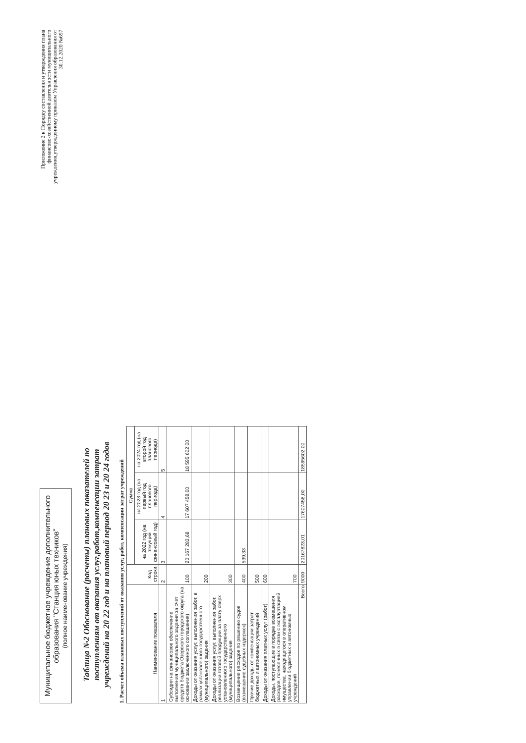Муниципальное бюджетное учреждение дополнительного образования "Станция юных техников"
(полное наименование учреждения)
Приложение 2 к Порядку составления и утверждения плана финансово-хозяйственной деятельности муниципального учреждения,утвержденному приказом Управления образования от 30.12.2020 №697
Таблица №2 Обоснование (расчеты) плановых показателей по поступлениям от оказания услуг,работ,компенсации затрат учреждений на 20 22 год и на плановый период 20 23 и 20 24 годов
1. Расчет объема плановых поступлений от оказания услуг, работ, компенсации затрат учреждений
| Наименование показателя | Код строки | Сумма | | |
| --- | --- | --- | --- | --- |
| | | на 2022 год (на текущий финансовый год) | на 2023 год (на первый год планового периода) | на 2024 год (на второй год планового периода) |
| 1 | 2 | 3 | 4 | 5 |
| Субсидии на финансовое обеспечение выполнения муниципального задания за счет средств бюджета Озерского городского округа (на основании заключенного соглашения) | 100 | 20 167 283,68 | 17 607 458,00 | 18 595 602,00 |
| Доходы от оказания услуг, выполнения работ, в рамках установленного государственного (муниципального) задания | 200 | | | |
| Доходы от оказания услуг, выполнения работ, реализации готовой продукции за плату сверх установленного государственного (муниципального) задания | 300 | | | |
| Возмещение расходов по решению судов (возмещение судебных издержек) | 400 | 539,33 | | |
| Прочие доходы от компенсации затрат бюджетных и автономных учреждений | 500 | | | |
| Доходы от оказания платных услуг (работ) | 600 | | | |
| Доходы, поступающие в порядке возмещения расходов, понесенных в связи с эксплуатацией имущества, находящегося в оперативном управлении бюджетных и автономных учреждений | 700 | | | |
| Всего | 9000 | 20167823,01 | 17607458,00 | 18595602,00 |